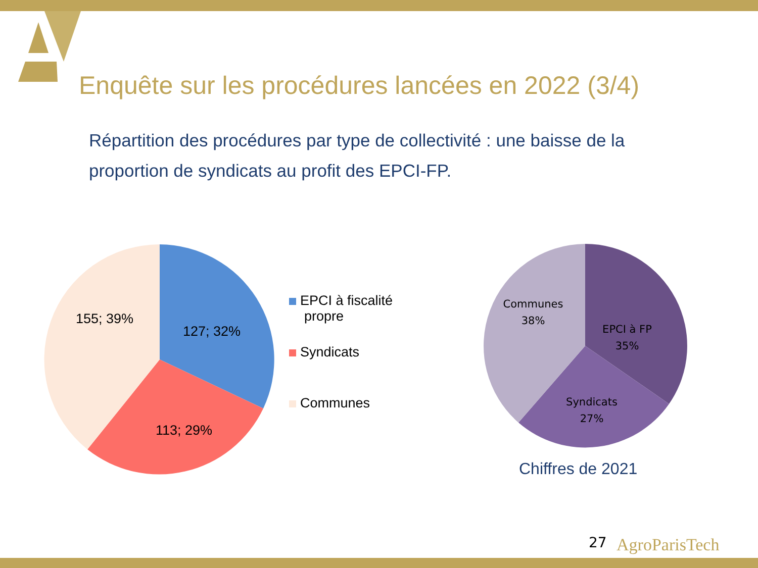Enquête sur les procédures lancées en 2022 (3/4)
Répartition des procédures par type de collectivité : une baisse de la proportion de syndicats au profit des EPCI-FP.
155; 39%
127; 32%
113; 29%
EPCI à fiscalité
propre
Syndicats
Communes
Communes
38%
EPCI à FP
35%
Syndicats
27%
Chiffres de 2021
27 AgroParisTech